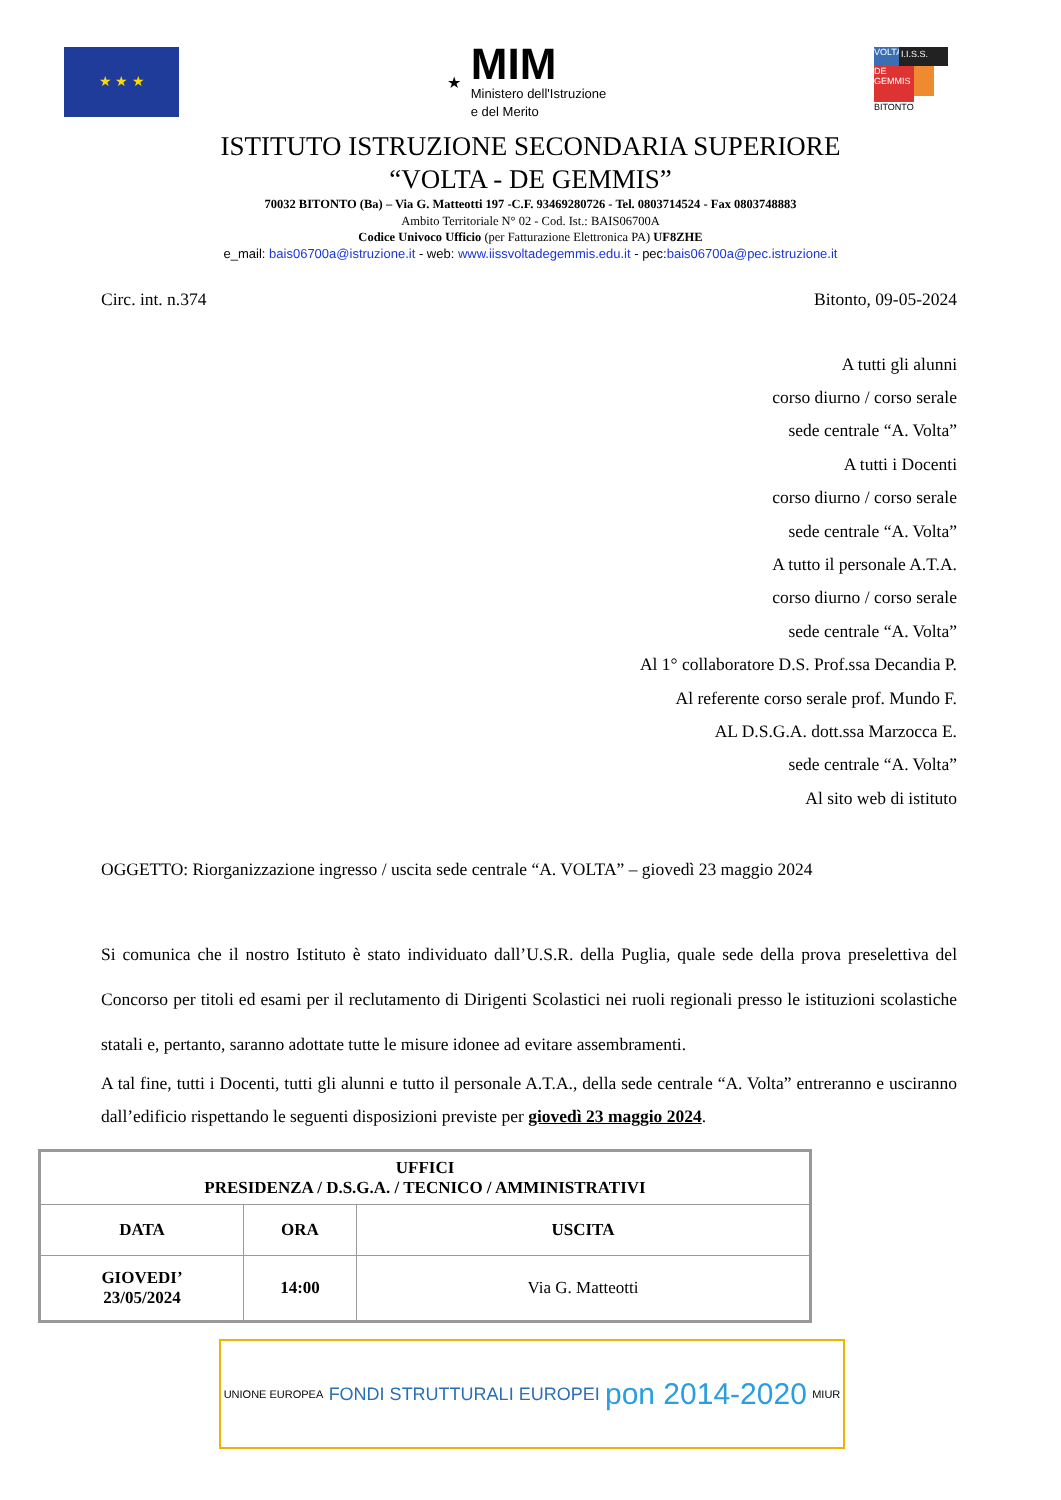★ ★ ★
★
MIM
Ministero dell'Istruzione
e del Merito
VOLTA
I.I.S.S.
DE GEMMIS
BITONTO
ISTITUTO ISTRUZIONE SECONDARIA SUPERIORE
“VOLTA - DE GEMMIS”
70032 BITONTO (Ba) – Via G. Matteotti 197 -C.F. 93469280726 - Tel. 0803714524 - Fax 0803748883
Ambito Territoriale N° 02 - Cod. Ist.: BAIS06700A
Codice Univoco Ufficio (per Fatturazione Elettronica PA) UF8ZHE
e_mail: bais06700a@istruzione.it - web: www.iissvoltadegemmis.edu.it - pec:bais06700a@pec.istruzione.it
Circ. int. n.374 Bitonto, 09-05-2024
A tutti gli alunni
corso diurno / corso serale
sede centrale “A. Volta”
A tutti i Docenti
corso diurno / corso serale
sede centrale “A. Volta”
A tutto il personale A.T.A.
corso diurno / corso serale
sede centrale “A. Volta”
Al 1° collaboratore D.S. Prof.ssa Decandia P.
Al referente corso serale prof. Mundo F.
AL D.S.G.A. dott.ssa Marzocca E.
sede centrale “A. Volta”
Al sito web di istituto
OGGETTO: Riorganizzazione ingresso / uscita sede centrale “A. VOLTA” – giovedì 23 maggio 2024
Si comunica che il nostro Istituto è stato individuato dall’U.S.R. della Puglia, quale sede della prova preselettiva del Concorso per titoli ed esami per il reclutamento di Dirigenti Scolastici nei ruoli regionali presso le istituzioni scolastiche statali e, pertanto, saranno adottate tutte le misure idonee ad evitare assembramenti.
A tal fine, tutti i Docenti, tutti gli alunni e tutto il personale A.T.A., della sede centrale “A. Volta” entreranno e usciranno dall’edificio rispettando le seguenti disposizioni previste per giovedì 23 maggio 2024.
| UFFICI PRESIDENZA / D.S.G.A. / TECNICO / AMMINISTRATIVI | | |
| --- | --- | --- |
| DATA | ORA | USCITA |
| GIOVEDI’ 23/05/2024 | 14:00 | Via G. Matteotti |
UNIONE EUROPEA FONDI STRUTTURALI EUROPEI pon 2014-2020 MIUR